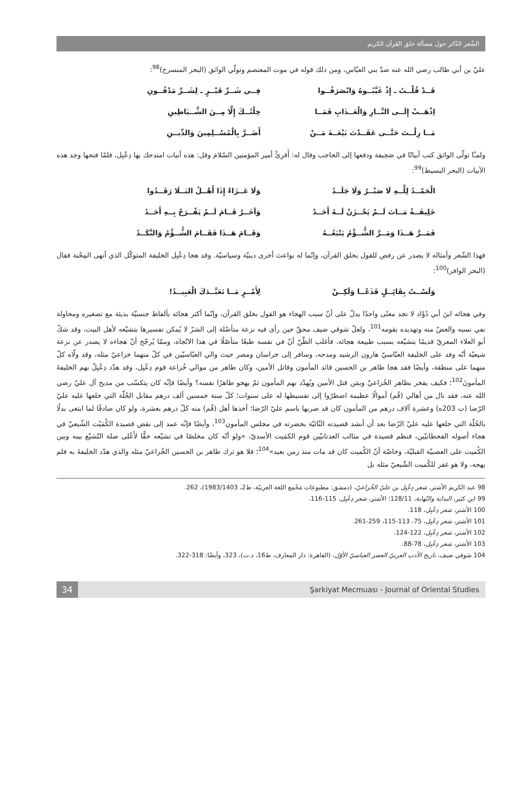الشّعر الدّائر حول مسألة خلق القرآن الكريم
عليّ بن أبي طالب رضي الله عنه ضدّ بني العبّاس، ومن ذلك قوله في موت المعتصم وتولّي الواثق (البحر المنسرح)<sup>98</sup>:
قَــدْ قُلْــتُ ـ إِذْ غَيَّبُــوهُ وَانْصَرَفُــوا فِــي شَــرِّ قَبْــرٍ ـ لِشَــرِّ مَدْفُــونِ
اِذْهَــبْ إِلَــى النَّــارِ وَالْعَــذَابِ فَمَــا خِلْتُــكَ إِلَّا مِــنَ الشَّــيَاطِينِ
مَــا زِلْــتَ حَتَّــى عَقَــدْتَ بَيْعَــةَ مَــنْ أَضَــرَّ بِالْمُسْــلِمِينَ وَالدِّيــنِ
ولمـّا تولّى الواثق كتب أبياتًا في صَحِيفة ودفعها إلى الحاجب وقال له: أَقرِئْ أمير المؤمنين السّلامَ وقل: هذه أبيات امتدحك بها دِعْبِل، فلمّا فتحها وجد هذه الأبيات (البحر البسيط)<sup>99</sup>:
الْحَمْــدُ لِلَّــهِ لَا صَبْــرٌ وَلَا جَلَــدُ وَلَا عَــزَاءٌ إِذَا أَهْــلُ البَــلَا رَقَــدُوا
خَلِيفَــةٌ مَــاتَ لَــمْ يَحْــزَنْ لَــهُ أَحَــدٌ وَآخَــرٌ قَــامَ لَــمْ يَفْــرَحْ بِــهِ أَحَــدُ
فَمَــرَّ هَــذَا وَمَــرَّ الشُّــؤْمُ يَتْبَعُــهُ وَقَــامَ هَــذَا فَقَــامَ الشُّــؤْمُ وَالنَّكَــدُ
فهذا الشّعر وأمثاله لا يصدر عن رفض للقول بخلق القرآن، وإنّما له بواعث أخرى دينيّة وسياسيّة. وقد هجا دِعْبِل الخليفة المتوكّل الذي أنهى المِحْنة فقال (البحر الوافر)<sup>100</sup>:
وَلَسْــتُ بِقَائِــلٍ قَذَعًــا وَلَكِــنْ لِأَمْــرٍ مَــا تَعَبَّــدَكَ الْعَبِيــدُ!
وفي هجائه ابنَ أبي دُؤَاد لا نجد معنًى واحدًا يدلّ على أنّ سبب الهجاء هو القول بخلق القرآن، وإنّما أكثر هجائه بألفاظ جنسيّة بذيئة مع تصغيره ومحاولة نفي نسبه والغضّ منه وتهديده بقومه<sup>101</sup>، ولعلّ شوقي ضيف محقّ حين رأى فيه نزعة متأصّلة إلى الشرّ لا يُمكن تفسيرها بتشيّعه لأهل البيت، وقد شكّ أبو العلاء المعريّ قديمًا بتشيّعه بسبب طبيعة هجائه، فأغلب الظّنّ أنّ في نفسه طبعًا متأصّلًا في هذا الاتّجاه، وممّا يُرجّح أنّ هجاءه لا يصدر عن نزعة شيعيّة أنّه وفد على الخليفة العبّاسيّ هارون الرشيد ومدحه، وسافر إلى خراسان ومصر حيث والي العبّاسيّين في كلّ منهما خزاعيّ مثله، وقد ولّاه كلّ منهما على منطقة، وأيضًا فقد هجا طاهر بن الحسين قائد المأمون وقاتل الأمين، وكان طاهر من موالي خُزاعة قوم دِعْبِل، وقد هدّد دِعْبِلٌ بهم الخليفةَ المأمونَ<sup>102</sup>؛ فكيف يفخر بطاهر الخُزاعيّ وبمَن قتل الأمين ويُهدّد بهم المأمون ثمّ يهجو طاهرًا نفسه؟ وأيضًا فإنّه كان يتكسّب من مديح آل عليّ رضي الله عنه، فقد نال من أهالي (قُم) أموالًا عظيمة اضطرّوا إلى تقسيطها له على سنوات؛ كلّ سنة خمسين ألف درهم مقابل الحُلّة التي خلعها عليه عليّ الرّضا (ت 203ه) وعشرة آلاف درهم من المأمون كان قد ضربها باسم عليّ الرّضا؛ أخذها أهل (قُم) منه كلّ درهم بعشرة، ولو كان صادقًا لما ابتغى بدلًا بالحُلّة التي خلعها عليه عليّ الرّضا بعد أن أنشد قصيدته التّائيّة بحضرته في مجلس المأمون<sup>103</sup>، وأيضًا فإنّه عمد إلى نقض قصيدة الكُمَيْت الشّيعيّ في هجاء أصوله القحطانيّين، فنظم قصيدة في مثالب العدنانيّين قوم الكمَيت الأسديّ، «ولو أنّه كان مخلصًا في تشيّعه حقًّا لأَعْلى صلة التّشيّع بينه وبين الكُميت على العصبيّة القبليّة، وخاصّة أنّ الكُميت كان قد مات منذ زمن بعيد»<sup>104</sup>؛ فلا هو ترك طاهر بن الحسين الخُزاعيّ مثله والذي هدّد الخليفةَ به فلم يهجه، ولا هو غفر للكُميت الشّيعيّ مثله بل
98 عبد الكريم الأشتر، شعر دِعْبِل بن عليّ الخُزاعيّ، (دمشق: مطبوعات مَجْمع اللغة العربيّة، ط2، 1983/1403)، 262.
99 ابن كثير، البداية والنّهاية، 128/11؛ الأشتر، شعر دِعْبِل، 115-116.
100 الأشتر، شعر دِعْبِل، 118.
101 الأشتر، شعر دِعْبِل، 75، 113-115، 259-261.
102 الأشتر، شعر دِعْبِل، 122-124.
103 الأشتر، شعر دِعْبِل، 78-88.
104 شوقي ضيف، تاريخ الأدب العربيّ العصر العباسيّ الأوّل، (القاهرة: دار المعارف، ط16، د.ت)، 323، وأيضًا: 318-322.
34 Şarkiyat Mecmuası - Journal of Oriental Studies